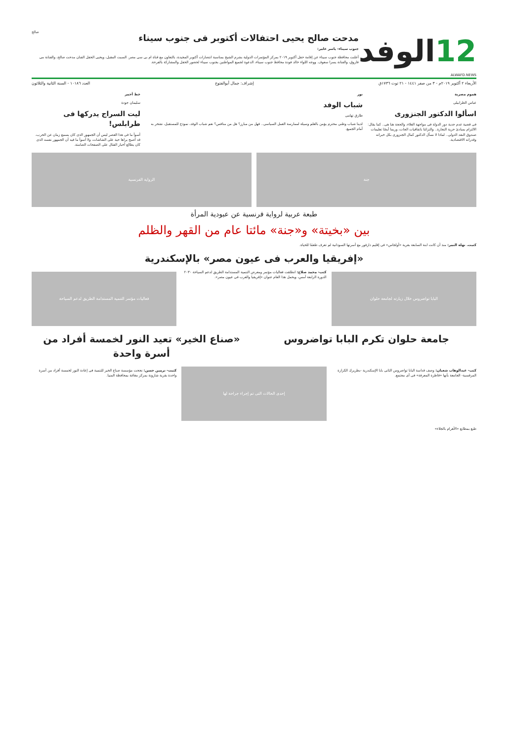12 ALWAFD.NEWS
الوفد
مدحت صالح يحيى احتفالات أكتوبر فى جنوب سيناء
جنوب سيناء- ياسر عامر:
أعلنت محافظة جنوب سيناء عن إقامة حفل أكتوبر ٢٠١٩ بمركز المؤتمرات الدولية بشرم الشيخ بمناسبة انتصارات أكتوبر المجيدة، بالتعاون مع قناة ام بى سى مصر. السبت المقبل، ويحيى الحفل الفنان مدحت صالح، والفنانة مى فاروق، والفنانة يسرا سعوف. ووجه اللواء خالد فودة محافظ جنوب سيناء، الدعوة لجميع المواطنين بجنوب سيناء لحضور الحفل والمشاركة بالفرحة.
صالح
الأربعاء ٢ أكتوبر ٢٠١٩م - ٣ من صفر ١٤٤١ - ٢١ توت ١٧٣٦ق إشراف: جمال أبوالفتوح العدد ١٠١٨٦ - السنة الثانية والثلاثون
هموم مصرية
عباس الطرابيلى
اسألوا الدكتور الجنزورى
فى قضية عدم جدية دور الدولة فى مواجهة الغلاء، والحجة هنا هى.. كما يقال: الالتزام بمبادئ حرية التجارة.. والتزامًا باتفاقيات الجات، وربما أيضًا تعليمات صندوق النقد الدولى.. لماذا لا نسأل الدكتور كمال الجنزورى بكل خبراته وقدراته الاقتصادية.
نور
شباب الوفد
طارق تهامى
لدينا شباب وطنى محترم يؤمن بالعلم وسيلة لممارسة العمل السياسى.. فهل من مبارز؟ هل من منافس؟ نعم شباب الوفد، نموذج للمستقبل، نفتخر به أمام الجميع.
خط أحمر
سليمان جودة
ليت السراج يدركها فى طرابلس!
أسوأ ما فى هذا العصر ليس أن الجمهور الذى كان يسمع زمان عن الحرب، قد أصبح يراها حية على الشاشات، ولا أسوأ ما فيه أن الجمهور نفسه الذى كان يطالع أخبار القتال على الصفحات الصامتة.
جنة الرواية الفرنسية
طبعة عربية لرواية فرنسية عن عبودية المرأة
بين «بخيتة» و«جنة» مائتا عام من القهر والظلم
كتبت. نهلة النمر: منذ أن كانت ابنة السابعة بقرية «أولجاس» فى إقليم دارفور مع أسرتها السودانية لم تعرف طعمًا للحياة.
«إفريقيا والعرب فى عيون مصر» بالإسكندرية
البابا تواضروس خلال زيارته لجامعة حلوان
كتب- محمد صلاح: انطلقت فعاليات مؤتمر ومعرض التنمية المستدامة الطريق لدعم السياحة ٢٠٣٠ الدورة الرابعة أمس، ويحمل هذا العام عنوان «إفريقيا والعرب فى عيون مصر».
فعاليات مؤتمر التنمية المستدامة الطريق لدعم السياحة
جامعة حلوان تكرم البابا تواضروس
«صناع الخير» تعيد النور لخمسة أفراد من أسرة واحدة
كتب- عبدالوهاب شعبان: وصف قداسة البابا تواضروس الثانى بابا الإسكندرية -بطريرك الكرازة المرقسية- الجامعة بأنها «قاطرة المعرفة» فى أى مجتمع.
إحدى الحالات التى تم إجراء جراحة لها
كتبت- نرمين حسن: نجحت مؤسسة صناع الخير للتنمية فى إعادة النور لخمسة أفراد من أسرة واحدة بقرية شارونة بمركز مغاغة بمحافظة المنيا.
طبع بمطابع «الأهرام بالجلاء»